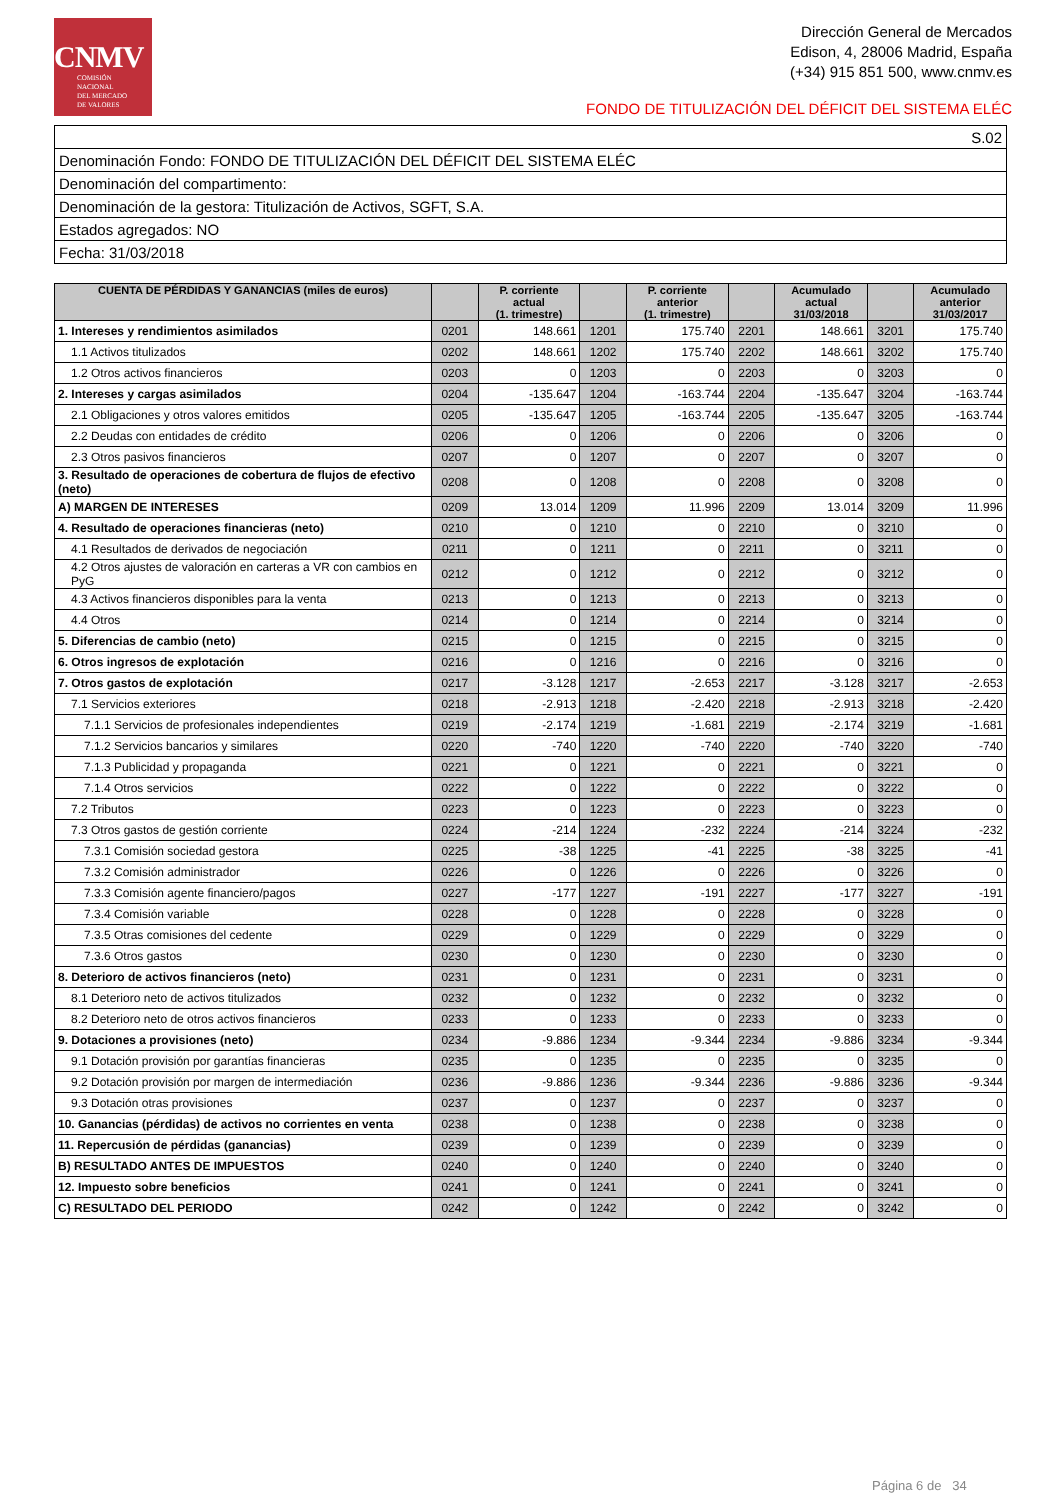CNMV
COMISIÓN
NACIONAL
DEL MERCADO
DE VALORES
Dirección General de Mercados
Edison, 4, 28006 Madrid, España
(+34) 915 851 500, www.cnmv.es
FONDO DE TITULIZACIÓN DEL DÉFICIT DEL SISTEMA ELÉC
| S.02 |
| Denominación Fondo: FONDO DE TITULIZACIÓN DEL DÉFICIT DEL SISTEMA ELÉC |
| Denominación del compartimento: |
| Denominación de la gestora: Titulización de Activos, SGFT, S.A. |
| Estados agregados: NO |
| Fecha: 31/03/2018 |
| CUENTA DE PÉRDIDAS Y GANANCIAS (miles de euros) | | P. corriente actual (1. trimestre) | | P. corriente anterior (1. trimestre) | | Acumulado actual 31/03/2018 | | Acumulado anterior 31/03/2017 |
| --- | --- | --- | --- | --- | --- | --- | --- | --- |
| 1. Intereses y rendimientos asimilados | 0201 | 148.661 | 1201 | 175.740 | 2201 | 148.661 | 3201 | 175.740 |
| 1.1 Activos titulizados | 0202 | 148.661 | 1202 | 175.740 | 2202 | 148.661 | 3202 | 175.740 |
| 1.2 Otros activos financieros | 0203 | 0 | 1203 | 0 | 2203 | 0 | 3203 | 0 |
| 2. Intereses y cargas asimilados | 0204 | -135.647 | 1204 | -163.744 | 2204 | -135.647 | 3204 | -163.744 |
| 2.1 Obligaciones y otros valores emitidos | 0205 | -135.647 | 1205 | -163.744 | 2205 | -135.647 | 3205 | -163.744 |
| 2.2 Deudas con entidades de crédito | 0206 | 0 | 1206 | 0 | 2206 | 0 | 3206 | 0 |
| 2.3 Otros pasivos financieros | 0207 | 0 | 1207 | 0 | 2207 | 0 | 3207 | 0 |
| 3. Resultado de operaciones de cobertura de flujos de efectivo (neto) | 0208 | 0 | 1208 | 0 | 2208 | 0 | 3208 | 0 |
| A) MARGEN DE INTERESES | 0209 | 13.014 | 1209 | 11.996 | 2209 | 13.014 | 3209 | 11.996 |
| 4. Resultado de operaciones financieras (neto) | 0210 | 0 | 1210 | 0 | 2210 | 0 | 3210 | 0 |
| 4.1 Resultados de derivados de negociación | 0211 | 0 | 1211 | 0 | 2211 | 0 | 3211 | 0 |
| 4.2 Otros ajustes de valoración en carteras a VR con cambios en PyG | 0212 | 0 | 1212 | 0 | 2212 | 0 | 3212 | 0 |
| 4.3 Activos financieros disponibles para la venta | 0213 | 0 | 1213 | 0 | 2213 | 0 | 3213 | 0 |
| 4.4 Otros | 0214 | 0 | 1214 | 0 | 2214 | 0 | 3214 | 0 |
| 5. Diferencias de cambio (neto) | 0215 | 0 | 1215 | 0 | 2215 | 0 | 3215 | 0 |
| 6. Otros ingresos de explotación | 0216 | 0 | 1216 | 0 | 2216 | 0 | 3216 | 0 |
| 7. Otros gastos de explotación | 0217 | -3.128 | 1217 | -2.653 | 2217 | -3.128 | 3217 | -2.653 |
| 7.1 Servicios exteriores | 0218 | -2.913 | 1218 | -2.420 | 2218 | -2.913 | 3218 | -2.420 |
| 7.1.1 Servicios de profesionales independientes | 0219 | -2.174 | 1219 | -1.681 | 2219 | -2.174 | 3219 | -1.681 |
| 7.1.2 Servicios bancarios y similares | 0220 | -740 | 1220 | -740 | 2220 | -740 | 3220 | -740 |
| 7.1.3 Publicidad y propaganda | 0221 | 0 | 1221 | 0 | 2221 | 0 | 3221 | 0 |
| 7.1.4 Otros servicios | 0222 | 0 | 1222 | 0 | 2222 | 0 | 3222 | 0 |
| 7.2 Tributos | 0223 | 0 | 1223 | 0 | 2223 | 0 | 3223 | 0 |
| 7.3 Otros gastos de gestión corriente | 0224 | -214 | 1224 | -232 | 2224 | -214 | 3224 | -232 |
| 7.3.1 Comisión sociedad gestora | 0225 | -38 | 1225 | -41 | 2225 | -38 | 3225 | -41 |
| 7.3.2 Comisión administrador | 0226 | 0 | 1226 | 0 | 2226 | 0 | 3226 | 0 |
| 7.3.3 Comisión agente financiero/pagos | 0227 | -177 | 1227 | -191 | 2227 | -177 | 3227 | -191 |
| 7.3.4 Comisión variable | 0228 | 0 | 1228 | 0 | 2228 | 0 | 3228 | 0 |
| 7.3.5 Otras comisiones del cedente | 0229 | 0 | 1229 | 0 | 2229 | 0 | 3229 | 0 |
| 7.3.6 Otros gastos | 0230 | 0 | 1230 | 0 | 2230 | 0 | 3230 | 0 |
| 8. Deterioro de activos financieros (neto) | 0231 | 0 | 1231 | 0 | 2231 | 0 | 3231 | 0 |
| 8.1 Deterioro neto de activos titulizados | 0232 | 0 | 1232 | 0 | 2232 | 0 | 3232 | 0 |
| 8.2 Deterioro neto de otros activos financieros | 0233 | 0 | 1233 | 0 | 2233 | 0 | 3233 | 0 |
| 9. Dotaciones a provisiones (neto) | 0234 | -9.886 | 1234 | -9.344 | 2234 | -9.886 | 3234 | -9.344 |
| 9.1 Dotación provisión por garantías financieras | 0235 | 0 | 1235 | 0 | 2235 | 0 | 3235 | 0 |
| 9.2 Dotación provisión por margen de intermediación | 0236 | -9.886 | 1236 | -9.344 | 2236 | -9.886 | 3236 | -9.344 |
| 9.3 Dotación otras provisiones | 0237 | 0 | 1237 | 0 | 2237 | 0 | 3237 | 0 |
| 10. Ganancias (pérdidas) de activos no corrientes en venta | 0238 | 0 | 1238 | 0 | 2238 | 0 | 3238 | 0 |
| 11. Repercusión de pérdidas (ganancias) | 0239 | 0 | 1239 | 0 | 2239 | 0 | 3239 | 0 |
| B) RESULTADO ANTES DE IMPUESTOS | 0240 | 0 | 1240 | 0 | 2240 | 0 | 3240 | 0 |
| 12. Impuesto sobre beneficios | 0241 | 0 | 1241 | 0 | 2241 | 0 | 3241 | 0 |
| C) RESULTADO DEL PERIODO | 0242 | 0 | 1242 | 0 | 2242 | 0 | 3242 | 0 |
Página 6 de 34